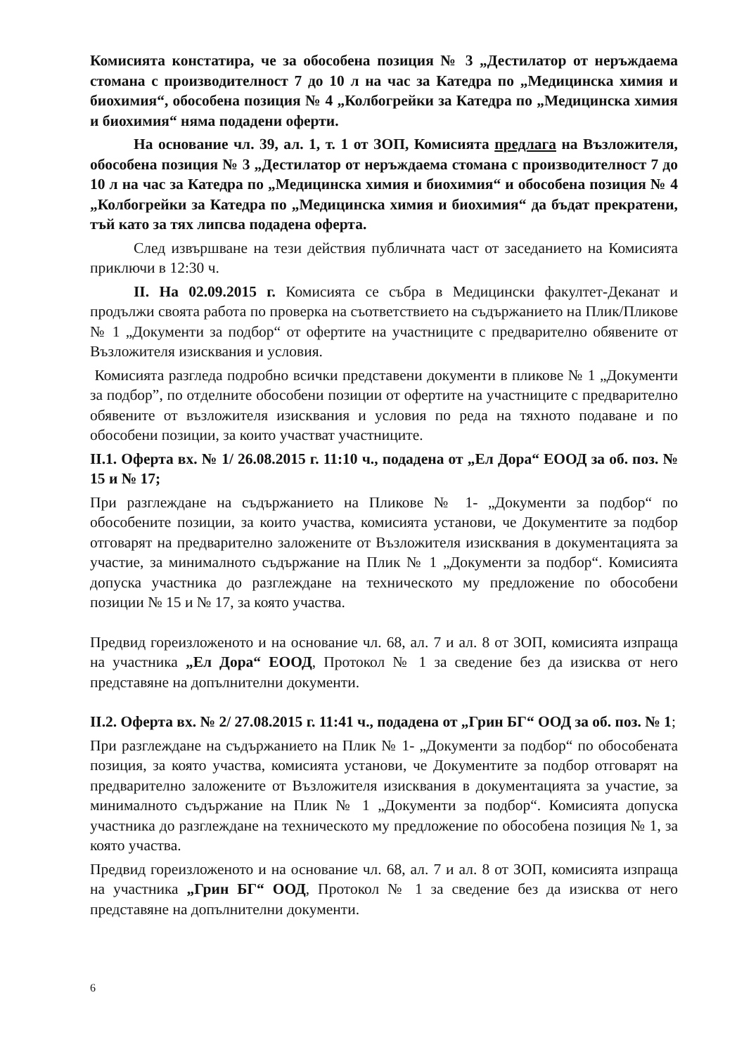Комисията констатира, че за обособена позиция № 3 „Дестилатор от неръждаема стомана с производителност 7 до 10 л на час за Катедра по „Медицинска химия и биохимия“, обособена позиция № 4 „Колбогрейки за Катедра по „Медицинска химия и биохимия“ няма подадени оферти.
На основание чл. 39, ал. 1, т. 1 от ЗОП, Комисията предлага на Възложителя, обособена позиция № 3 „Дестилатор от неръждаема стомана с производителност 7 до 10 л на час за Катедра по „Медицинска химия и биохимия“ и обособена позиция № 4 „Колбогрейки за Катедра по „Медицинска химия и биохимия“ да бъдат прекратени, тъй като за тях липсва подадена оферта.
След извършване на тези действия публичната част от заседанието на Комисията приключи в 12:30 ч.
II. На 02.09.2015 г. Комисията се събра в Медицински факултет-Деканат и продължи своята работа по проверка на съответствието на съдържанието на Плик/Пликове № 1 „Документи за подбор“ от офертите на участниците с предварително обявените от Възложителя изисквания и условия.
Комисията разгледа подробно всички представени документи в пликове № 1 „Документи за подбор”, по отделните обособени позиции от офертите на участниците с предварително обявените от възложителя изисквания и условия по реда на тяхното подаване и по обособени позиции, за които участват участниците.
II.1. Оферта вх. № 1/ 26.08.2015 г. 11:10 ч., подадена от „Ел Дора“ ЕООД за об. поз. № 15 и № 17;
При разглеждане на съдържанието на Пликове № 1- „Документи за подбор“ по обособените позиции, за които участва, комисията установи, че Документите за подбор отговарят на предварително заложените от Възложителя изисквания в документацията за участие, за минималното съдържание на Плик № 1 „Документи за подбор“. Комисията допуска участника до разглеждане на техническото му предложение по обособени позиции № 15 и № 17, за която участва.
Предвид гореизложеното и на основание чл. 68, ал. 7 и ал. 8 от ЗОП, комисията изпраща на участника „Ел Дора“ ЕООД, Протокол № 1 за сведение без да изисква от него представяне на допълнителни документи.
II.2. Оферта вх. № 2/ 27.08.2015 г. 11:41 ч., подадена от „Грин БГ“ ООД за об. поз. № 1;
При разглеждане на съдържанието на Плик № 1- „Документи за подбор“ по обособената позиция, за която участва, комисията установи, че Документите за подбор отговарят на предварително заложените от Възложителя изисквания в документацията за участие, за минималното съдържание на Плик № 1 „Документи за подбор“. Комисията допуска участника до разглеждане на техническото му предложение по обособена позиция № 1, за която участва.
Предвид гореизложеното и на основание чл. 68, ал. 7 и ал. 8 от ЗОП, комисията изпраща на участника „Грин БГ“ ООД, Протокол № 1 за сведение без да изисква от него представяне на допълнителни документи.
6